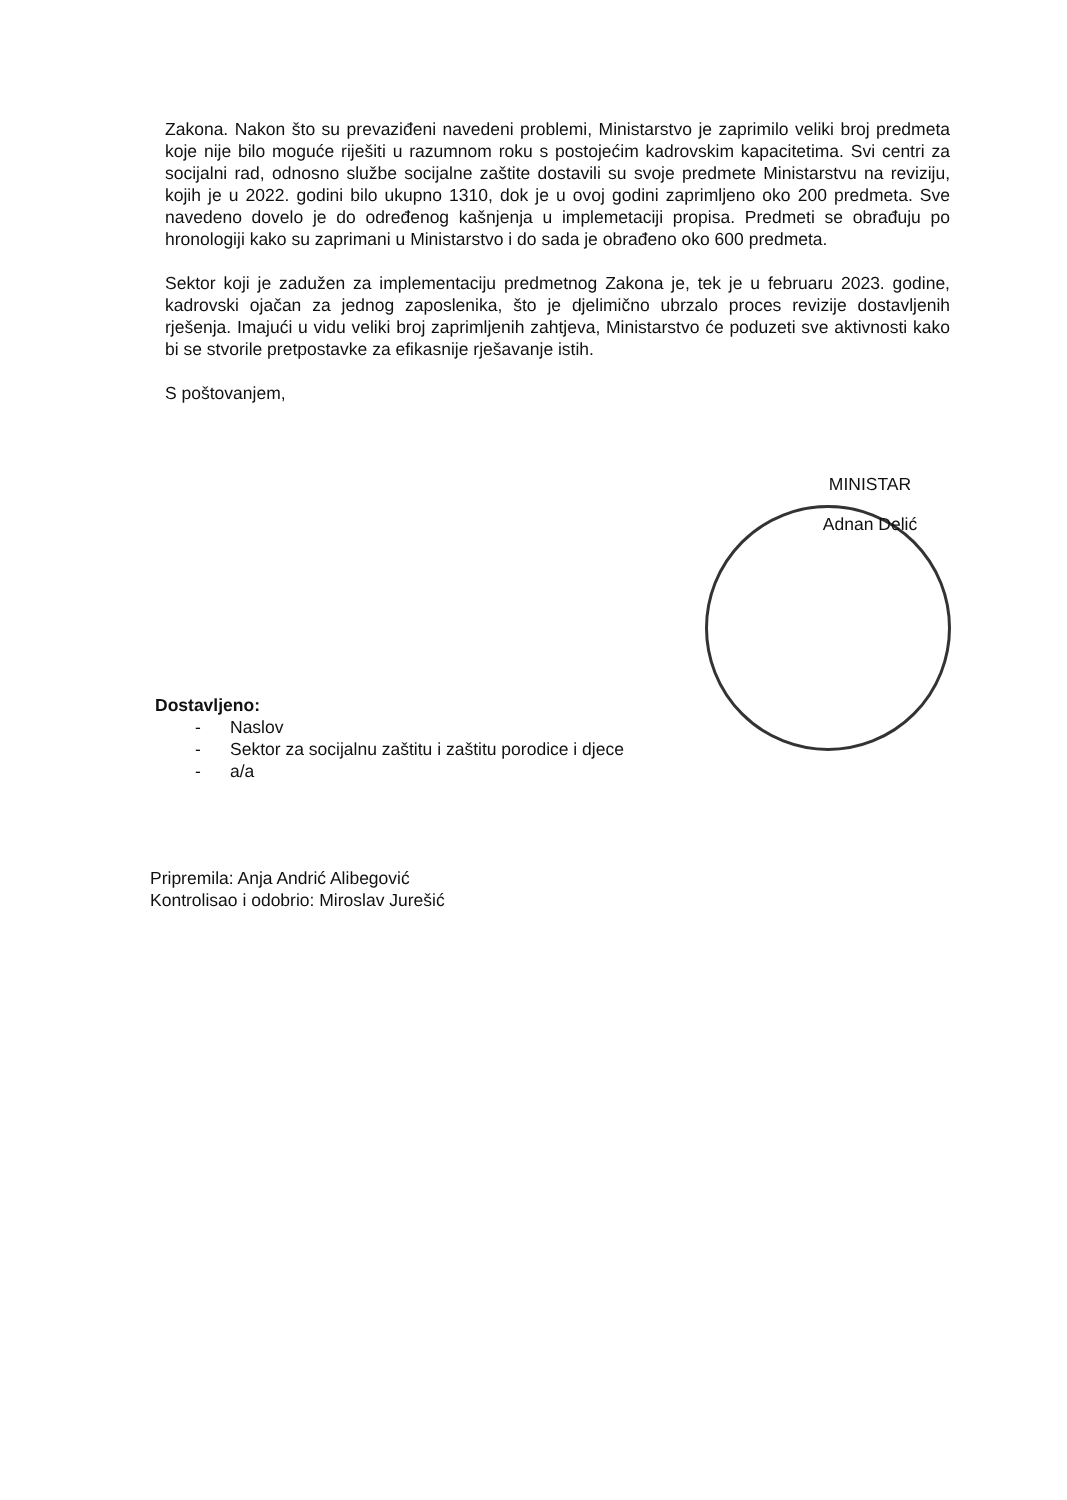Zakona. Nakon što su prevaziđeni navedeni problemi, Ministarstvo je zaprimilo veliki broj predmeta koje nije bilo moguće riješiti u razumnom roku s postojećim kadrovskim kapacitetima. Svi centri za socijalni rad, odnosno službe socijalne zaštite dostavili su svoje predmete Ministarstvu na reviziju, kojih je u 2022. godini bilo ukupno 1310, dok je u ovoj godini zaprimljeno oko 200 predmeta. Sve navedeno dovelo je do određenog kašnjenja u implemetaciji propisa. Predmeti se obrađuju po hronologiji kako su zaprimani u Ministarstvo i do sada je obrađeno oko 600 predmeta.
Sektor koji je zadužen za implementaciju predmetnog Zakona je, tek je u februaru 2023. godine, kadrovski ojačan za jednog zaposlenika, što je djelimično ubrzalo proces revizije dostavljenih rješenja. Imajući u vidu veliki broj zaprimljenih zahtjeva, Ministarstvo će poduzeti sve aktivnosti kako bi se stvorile pretpostavke za efikasnije rješavanje istih.
S poštovanjem,
MINISTAR
Adnan Delić
Dostavljeno:
- Naslov
- Sektor za socijalnu zaštitu i zaštitu porodice i djece
- a/a
Pripremila: Anja Andrić Alibegović
Kontrolisao i odobrio: Miroslav Jurešić